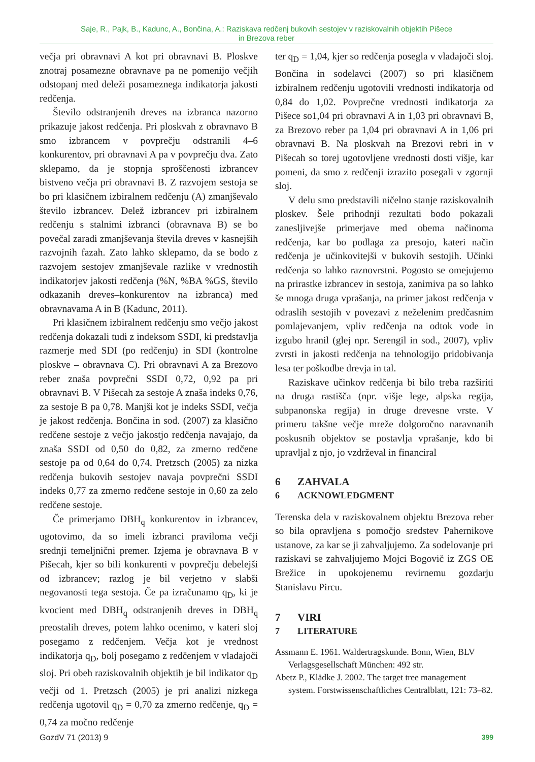Saje, R., Pajk, B., Kadunc, A., Bončina, A.: Raziskava redčenj bukovih sestojev v raziskovalnih objektih Pišece
in Brezova reber
večja pri obravnavi A kot pri obravnavi B. Ploskve znotraj posamezne obravnave pa ne pomenijo večjih odstopanj med deleži posameznega indikatorja jakosti redčenja.
Število odstranjenih dreves na izbranca nazorno prikazuje jakost redčenja. Pri ploskvah z obravnavo B smo izbrancem v povprečju odstranili 4–6 konkurentov, pri obravnavi A pa v povprečju dva. Zato sklepamo, da je stopnja sproščenosti izbrancev bistveno večja pri obravnavi B. Z razvojem sestoja se bo pri klasičnem izbiralnem redčenju (A) zmanjševalo število izbrancev. Delež izbrancev pri izbiralnem redčenju s stalnimi izbranci (obravnava B) se bo povečal zaradi zmanjševanja števila dreves v kasnejših razvojnih fazah. Zato lahko sklepamo, da se bodo z razvojem sestojev zmanjševale razlike v vrednostih indikatorjev jakosti redčenja (%N, %BA %GS, število odkazanih dreves–konkurentov na izbranca) med obravnavama A in B (Kadunc, 2011).
Pri klasičnem izbiralnem redčenju smo večjo jakost redčenja dokazali tudi z indeksom SSDI, ki predstavlja razmerje med SDI (po redčenju) in SDI (kontrolne ploskve – obravnava C). Pri obravnavi A za Brezovo reber znaša povprečni SSDI 0,72, 0,92 pa pri obravnavi B. V Pišecah za sestoje A znaša indeks 0,76, za sestoje B pa 0,78. Manjši kot je indeks SSDI, večja je jakost redčenja. Bončina in sod. (2007) za klasično redčene sestoje z večjo jakostjo redčenja navajajo, da znaša SSDI od 0,50 do 0,82, za zmerno redčene sestoje pa od 0,64 do 0,74. Pretzsch (2005) za nizka redčenja bukovih sestojev navaja povprečni SSDI indeks 0,77 za zmerno redčene sestoje in 0,60 za zelo redčene sestoje.
Če primerjamo DBH<sub>q</sub> konkurentov in izbrancev, ugotovimo, da so imeli izbranci praviloma večji srednji temeljnični premer. Izjema je obravnava B v Pišecah, kjer so bili konkurenti v povprečju debelejši od izbrancev; razlog je bil verjetno v slabši negovanosti tega sestoja. Če pa izračunamo q<sub>D</sub>, ki je kvocient med DBH<sub>q</sub> odstranjenih dreves in DBH<sub>q</sub> preostalih dreves, potem lahko ocenimo, v kateri sloj posegamo z redčenjem. Večja kot je vrednost indikatorja q<sub>D</sub>, bolj posegamo z redčenjem v vladajoči sloj. Pri obeh raziskovalnih objektih je bil indikator q<sub>D</sub> večji od 1. Pretzsch (2005) je pri analizi nizkega redčenja ugotovil q<sub>D</sub> = 0,70 za zmerno redčenje, q<sub>D</sub> = 0,74 za močno redčenje
ter q<sub>D</sub> = 1,04, kjer so redčenja posegla v vladajoči sloj. Bončina in sodelavci (2007) so pri klasičnem izbiralnem redčenju ugotovili vrednosti indikatorja od 0,84 do 1,02. Povprečne vrednosti indikatorja za Pišece so1,04 pri obravnavi A in 1,03 pri obravnavi B, za Brezovo reber pa 1,04 pri obravnavi A in 1,06 pri obravnavi B. Na ploskvah na Brezovi rebri in v Pišecah so torej ugotovljene vrednosti dosti višje, kar pomeni, da smo z redčenji izrazito posegali v zgornji sloj.
V delu smo predstavili ničelno stanje raziskovalnih ploskev. Šele prihodnji rezultati bodo pokazali zanesljivejše primerjave med obema načinoma redčenja, kar bo podlaga za presojo, kateri način redčenja je učinkovitejši v bukovih sestojih. Učinki redčenja so lahko raznovrstni. Pogosto se omejujemo na prirastke izbrancev in sestoja, zanimiva pa so lahko še mnoga druga vprašanja, na primer jakost redčenja v odraslih sestojih v povezavi z neželenim predčasnim pomlajevanjem, vpliv redčenja na odtok vode in izgubo hranil (glej npr. Serengil in sod., 2007), vpliv zvrsti in jakosti redčenja na tehnologijo pridobivanja lesa ter poškodbe drevja in tal.
Raziskave učinkov redčenja bi bilo treba razširiti na druga rastišča (npr. višje lege, alpska regija, subpanonska regija) in druge drevesne vrste. V primeru takšne večje mreže dolgoročno naravnanih poskusnih objektov se postavlja vprašanje, kdo bi upravljal z njo, jo vzdrževal in financiral
6 ZAHVALA
6 ACKNOWLEDGMENT
Terenska dela v raziskovalnem objektu Brezova reber so bila opravljena s pomočjo sredstev Pahernikove ustanove, za kar se ji zahvaljujemo. Za sodelovanje pri raziskavi se zahvaljujemo Mojci Bogovič iz ZGS OE Brežice in upokojenemu revirnemu gozdarju Stanislavu Pircu.
7 VIRI
7 LITERATURE
Assmann E. 1961. Waldertragskunde. Bonn, Wien, BLV Verlagsgesellschaft München: 492 str.
Abetz P., Klädke J. 2002. The target tree management system. Forstwissenschaftliches Centralblatt, 121: 73–82.
GozdV 71 (2013) 9 399